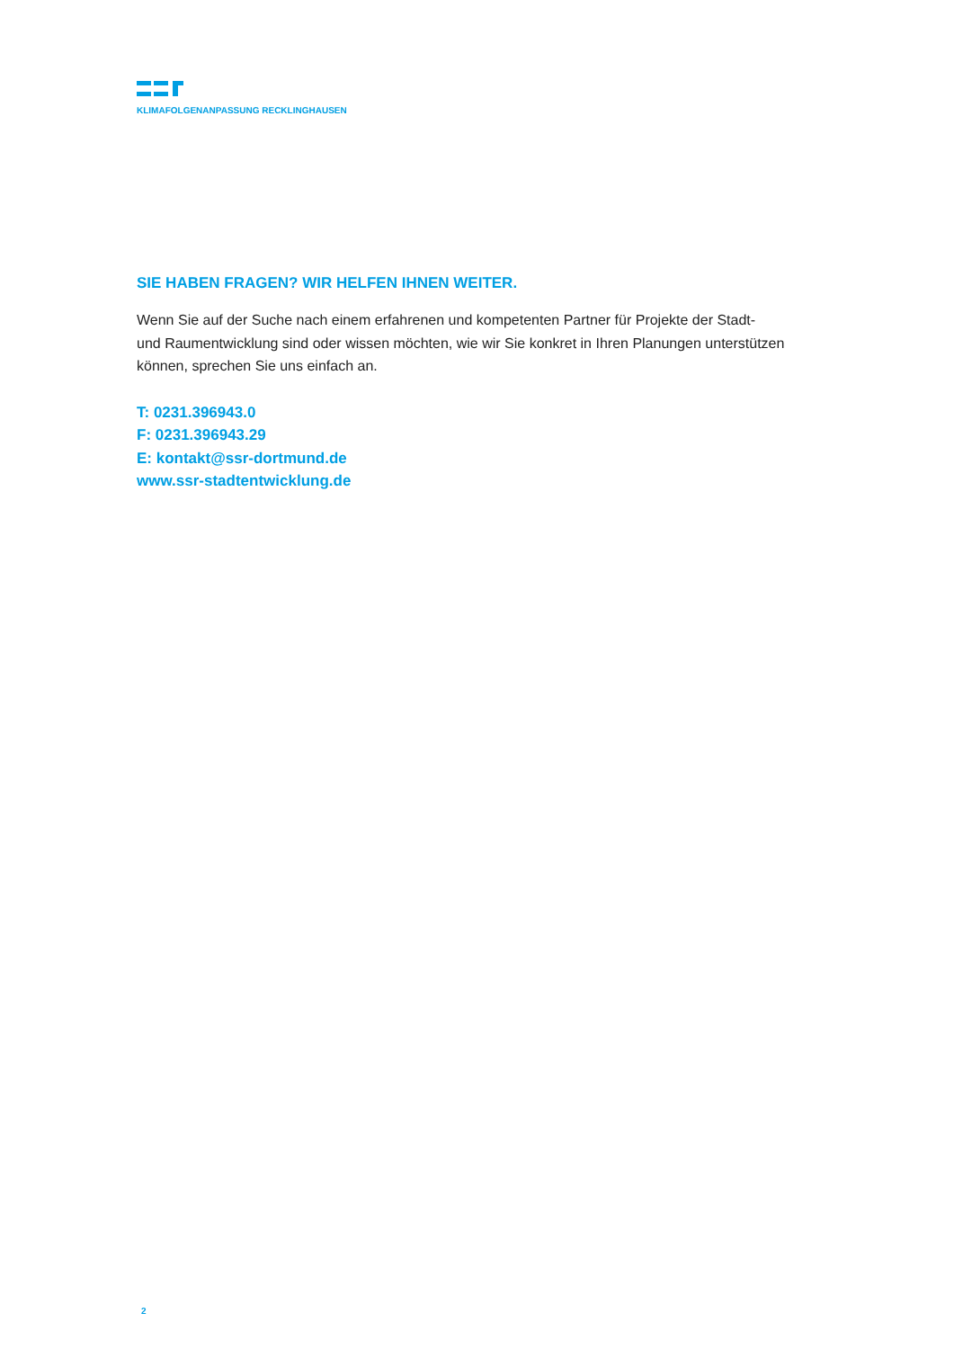KLIMAFOLGENANPASSUNG RECKLINGHAUSEN
SIE HABEN FRAGEN? WIR HELFEN IHNEN WEITER.
Wenn Sie auf der Suche nach einem erfahrenen und kompetenten Partner für Projekte der Stadt-
und Raumentwicklung sind oder wissen möchten, wie wir Sie konkret in Ihren Planungen unterstützen
können, sprechen Sie uns einfach an.
T: 0231.396943.0
F: 0231.396943.29
E: kontakt@ssr-dortmund.de
www.ssr-stadtentwicklung.de
2